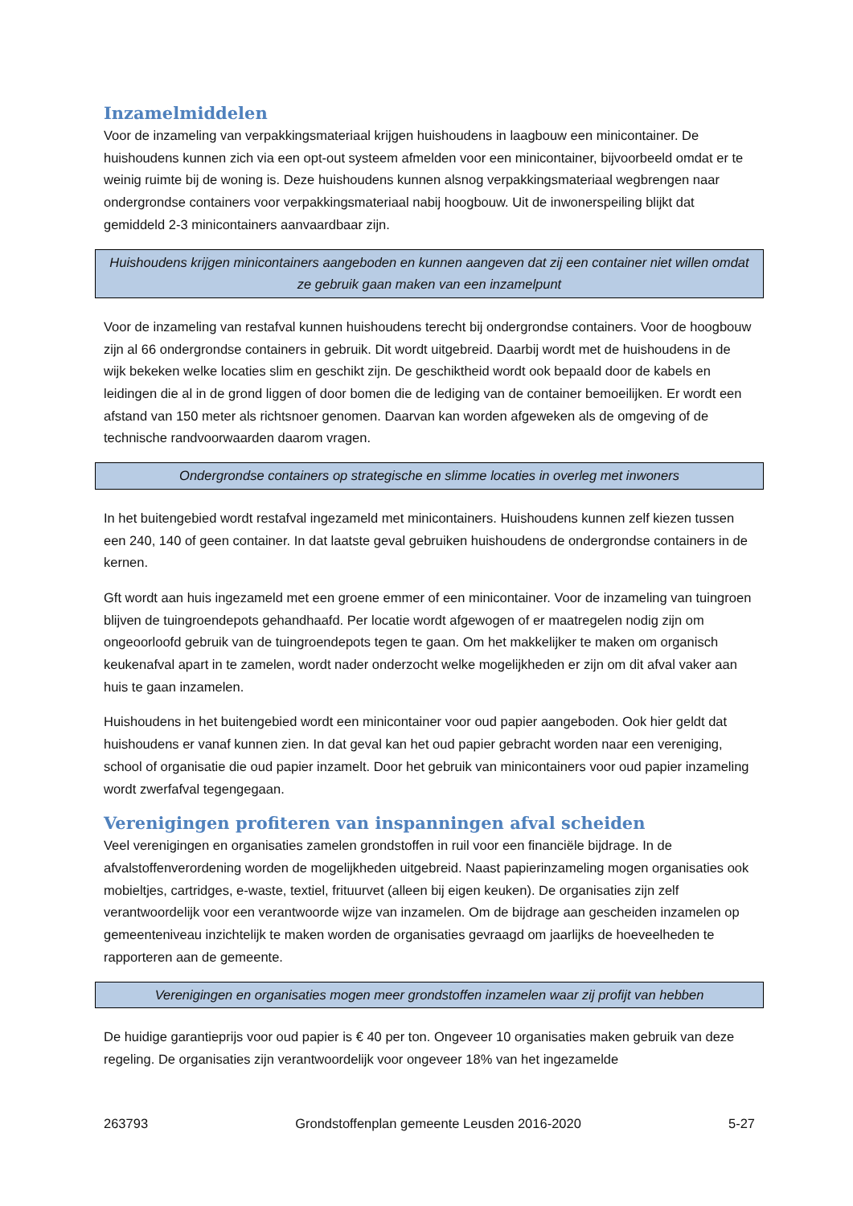Inzamelmiddelen
Voor de inzameling van verpakkingsmateriaal krijgen huishoudens in laagbouw een minicontainer. De huishoudens kunnen zich via een opt-out systeem afmelden voor een minicontainer, bijvoorbeeld omdat er te weinig ruimte bij de woning is. Deze huishoudens kunnen alsnog verpakkingsmateriaal wegbrengen naar ondergrondse containers voor verpakkingsmateriaal nabij hoogbouw. Uit de inwonerspeiling blijkt dat gemiddeld 2-3 minicontainers aanvaardbaar zijn.
Huishoudens krijgen minicontainers aangeboden en kunnen aangeven dat zij een container niet willen omdat ze gebruik gaan maken van een inzamelpunt
Voor de inzameling van restafval kunnen huishoudens terecht bij ondergrondse containers. Voor de hoogbouw zijn al 66 ondergrondse containers in gebruik. Dit wordt uitgebreid. Daarbij wordt met de huishoudens in de wijk bekeken welke locaties slim en geschikt zijn. De geschiktheid wordt ook bepaald door de kabels en leidingen die al in de grond liggen of door bomen die de lediging van de container bemoeilijken. Er wordt een afstand van 150 meter als richtsnoer genomen. Daarvan kan worden afgeweken als de omgeving of de technische randvoorwaarden daarom vragen.
Ondergrondse containers op strategische en slimme locaties in overleg met inwoners
In het buitengebied wordt restafval ingezameld met minicontainers. Huishoudens kunnen zelf kiezen tussen een 240, 140 of geen container. In dat laatste geval gebruiken huishoudens de ondergrondse containers in de kernen.
Gft wordt aan huis ingezameld met een groene emmer of een minicontainer. Voor de inzameling van tuingroen blijven de tuingroendepots gehandhaafd. Per locatie wordt afgewogen of er maatregelen nodig zijn om ongeoorloofd gebruik van de tuingroendepots tegen te gaan. Om het makkelijker te maken om organisch keukenafval apart in te zamelen, wordt nader onderzocht welke mogelijkheden er zijn om dit afval vaker aan huis te gaan inzamelen.
Huishoudens in het buitengebied wordt een minicontainer voor oud papier aangeboden. Ook hier geldt dat huishoudens er vanaf kunnen zien. In dat geval kan het oud papier gebracht worden naar een vereniging, school of organisatie die oud papier inzamelt. Door het gebruik van minicontainers voor oud papier inzameling wordt zwerfafval tegengegaan.
Verenigingen profiteren van inspanningen afval scheiden
Veel verenigingen en organisaties zamelen grondstoffen in ruil voor een financiële bijdrage. In de afvalstoffenverordening worden de mogelijkheden uitgebreid. Naast papierinzameling mogen organisaties ook mobieltjes, cartridges, e-waste, textiel, frituurvet (alleen bij eigen keuken). De organisaties zijn zelf verantwoordelijk voor een verantwoorde wijze van inzamelen. Om de bijdrage aan gescheiden inzamelen op gemeenteniveau inzichtelijk te maken worden de organisaties gevraagd om jaarlijks de hoeveelheden te rapporteren aan de gemeente.
Verenigingen en organisaties mogen meer grondstoffen inzamelen waar zij profijt van hebben
De huidige garantieprijs voor oud papier is € 40 per ton. Ongeveer 10 organisaties maken gebruik van deze regeling. De organisaties zijn verantwoordelijk voor ongeveer 18% van het ingezamelde
263793 Grondstoffenplan gemeente Leusden 2016-2020 5-27